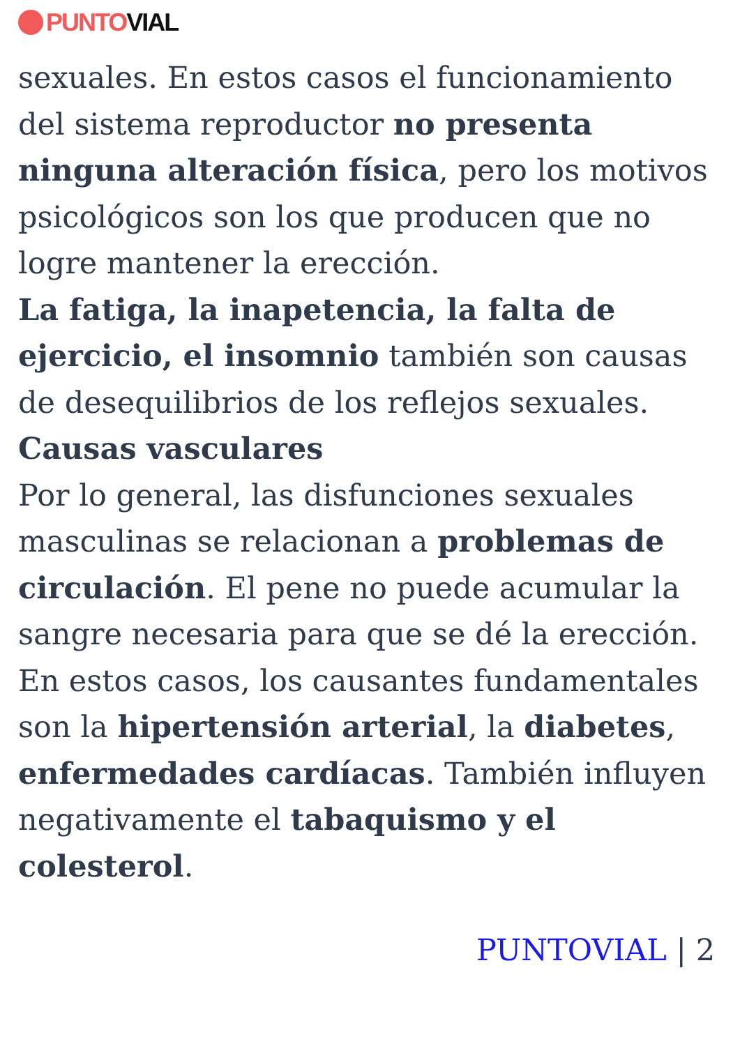PUNTO VIAL
sexuales. En estos casos el funcionamiento del sistema reproductor no presenta ninguna alteración física, pero los motivos psicológicos son los que producen que no logre mantener la erección.
La fatiga, la inapetencia, la falta de ejercicio, el insomnio también son causas de desequilibrios de los reflejos sexuales.
Causas vasculares
Por lo general, las disfunciones sexuales masculinas se relacionan a problemas de circulación. El pene no puede acumular la sangre necesaria para que se dé la erección. En estos casos, los causantes fundamentales son la hipertensión arterial, la diabetes, enfermedades cardíacas. También influyen negativamente el tabaquismo y el colesterol.
PUNTOVIAL | 2